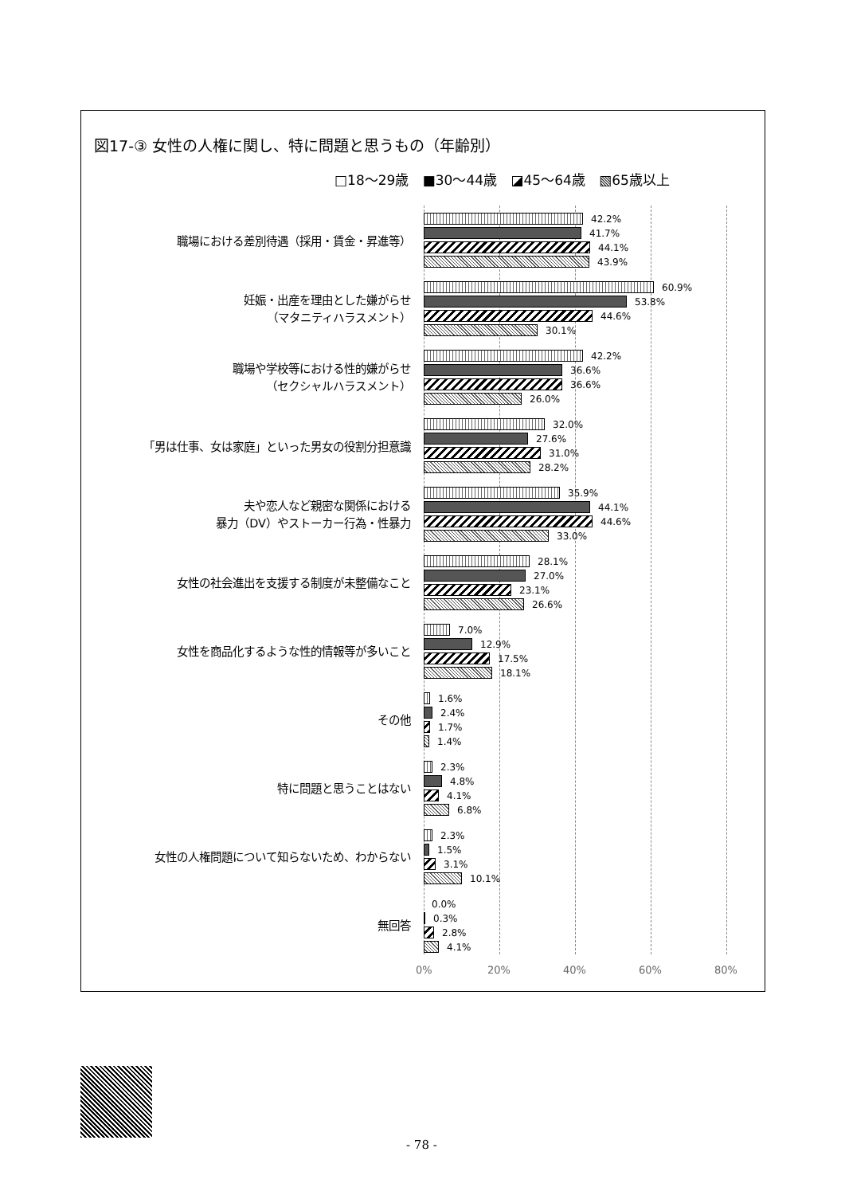図17-③ 女性の人権に関し、特に問題と思うもの（年齢別）
□18～29歳 ■30～44歳 ◪45～64歳 ▧65歳以上
職場における差別待遇（採用・賃金・昇進等）
42.2%
41.7%
44.1%
43.9%
妊娠・出産を理由とした嫌がらせ
（マタニティハラスメント）
60.9%
53.8%
44.6%
30.1%
職場や学校等における性的嫌がらせ
（セクシャルハラスメント）
42.2%
36.6%
36.6%
26.0%
「男は仕事、女は家庭」といった男女の役割分担意識
32.0%
27.6%
31.0%
28.2%
夫や恋人など親密な関係における
暴力（DV）やストーカー行為・性暴力
35.9%
44.1%
44.6%
33.0%
女性の社会進出を支援する制度が未整備なこと
28.1%
27.0%
23.1%
26.6%
女性を商品化するような性的情報等が多いこと
7.0%
12.9%
17.5%
18.1%
その他
1.6%
2.4%
1.7%
1.4%
特に問題と思うことはない
2.3%
4.8%
4.1%
6.8%
女性の人権問題について知らないため、わからない
2.3%
1.5%
3.1%
10.1%
無回答
0.0%
0.3%
2.8%
4.1%
0% 20% 40% 60% 80%
- 78 -